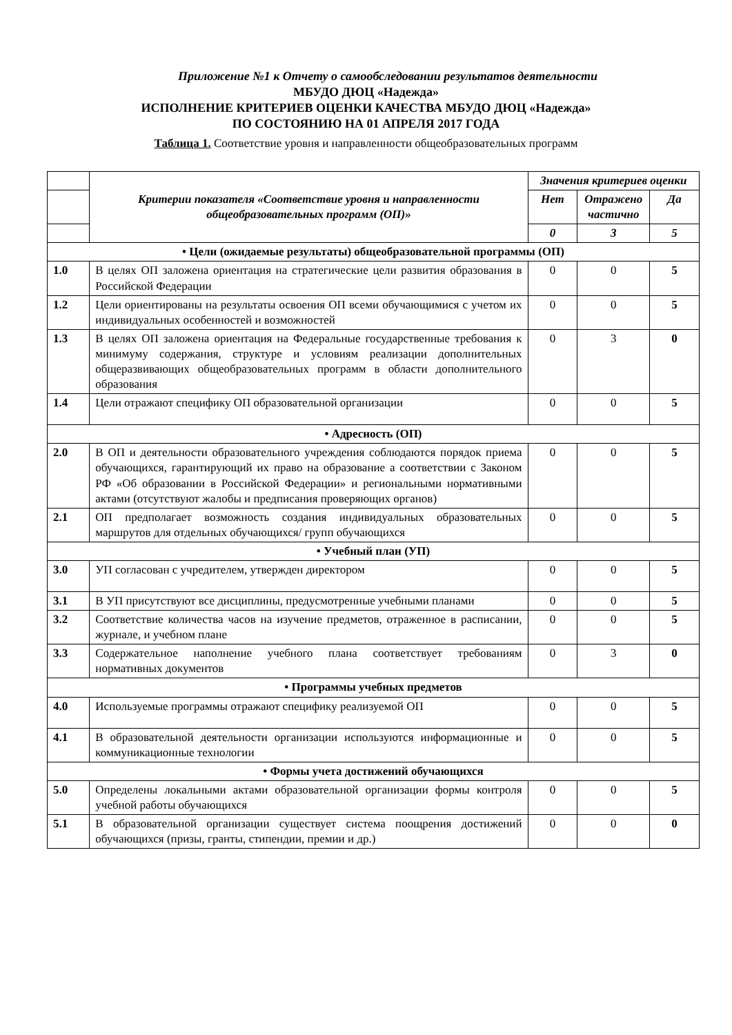Приложение №1 к Отчету о самообследовании результатов деятельности
МБУДО ДЮЦ «Надежда»
ИСПОЛНЕНИЕ КРИТЕРИЕВ ОЦЕНКИ КАЧЕСТВА МБУДО ДЮЦ «Надежда»
ПО СОСТОЯНИЮ НА 01 АПРЕЛЯ 2017 ГОДА
Таблица 1. Соответствие уровня и направленности общеобразовательных программ
| | Критерии показателя «Соответствие уровня и направленности общеобразовательных программ (ОП)» | Значения критериев оценки | | |
| --- | --- | --- | --- | --- |
| | | Нет | Отражено частично | Да |
| | | 0 | 3 | 5 |
| • Цели (ожидаемые результаты) общеобразовательной программы (ОП) | | | | |
| 1.0 | В целях ОП заложена ориентация на стратегические цели развития образования в Российской Федерации | 0 | 0 | 5 |
| 1.2 | Цели ориентированы на результаты освоения ОП всеми обучающимися с учетом их индивидуальных особенностей и возможностей | 0 | 0 | 5 |
| 1.3 | В целях ОП заложена ориентация на Федеральные государственные требования к минимуму содержания, структуре и условиям реализации дополнительных общеразвивающих общеобразовательных программ в области дополнительного образования | 0 | 3 | 0 |
| 1.4 | Цели отражают специфику ОП образовательной организации | 0 | 0 | 5 |
| • Адресность (ОП) | | | | |
| 2.0 | В ОП и деятельности образовательного учреждения соблюдаются порядок приема обучающихся, гарантирующий их право на образование а соответствии с Законом РФ «Об образовании в Российской Федерации» и региональными нормативными актами (отсутствуют жалобы и предписания проверяющих органов) | 0 | 0 | 5 |
| 2.1 | ОП предполагает возможность создания индивидуальных образовательных маршрутов для отдельных обучающихся/ групп обучающихся | 0 | 0 | 5 |
| • Учебный план (УП) | | | | |
| 3.0 | УП согласован с учредителем, утвержден директором | 0 | 0 | 5 |
| 3.1 | В УП присутствуют все дисциплины, предусмотренные учебными планами | 0 | 0 | 5 |
| 3.2 | Соответствие количества часов на изучение предметов, отраженное в расписании, журнале, и учебном плане | 0 | 0 | 5 |
| 3.3 | Содержательное наполнение учебного плана соответствует требованиям нормативных документов | 0 | 3 | 0 |
| • Программы учебных предметов | | | | |
| 4.0 | Используемые программы отражают специфику реализуемой ОП | 0 | 0 | 5 |
| 4.1 | В образовательной деятельности организации используются информационные и коммуникационные технологии | 0 | 0 | 5 |
| • Формы учета достижений обучающихся | | | | |
| 5.0 | Определены локальными актами образовательной организации формы контроля учебной работы обучающихся | 0 | 0 | 5 |
| 5.1 | В образовательной организации существует система поощрения достижений обучающихся (призы, гранты, стипендии, премии и др.) | 0 | 0 | 0 |